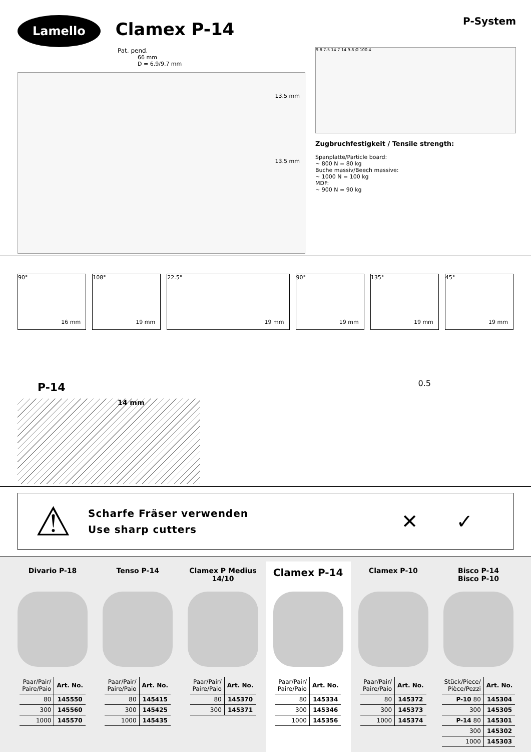Lamello
Clamex P-14
Pat. pend.
66 mm
D = 6.9/9.7 mm
13.5 mm
13.5 mm
P-System
9.8 7.5 14 7 14 9.8 Ø 100.4
Zugbruchfestigkeit / Tensile strength:
Spanplatte/Particle board:
~ 800 N = 80 kg
Buche massiv/Beech massive:
~ 1000 N = 100 kg
MDF:
~ 900 N = 90 kg
90°
16 mm
108°
19 mm
22.5°
19 mm
90°
19 mm
135°
19 mm
45°
19 mm
P-14
14 mm
0.5
⚠
Scharfe Fräser verwenden
Use sharp cutters
✕ ✓
Divario P-18
| Paar/Pair/ Paire/Paio | Art. No. |
| --- | --- |
| 80 | 145550 |
| 300 | 145560 |
| 1000 | 145570 |
Tenso P-14
| Paar/Pair/ Paire/Paio | Art. No. |
| --- | --- |
| 80 | 145415 |
| 300 | 145425 |
| 1000 | 145435 |
Clamex P Medius 14/10
| Paar/Pair/ Paire/Paio | Art. No. |
| --- | --- |
| 80 | 145370 |
| 300 | 145371 |
Clamex P-14
| Paar/Pair/ Paire/Paio | Art. No. |
| --- | --- |
| 80 | 145334 |
| 300 | 145346 |
| 1000 | 145356 |
Clamex P-10
| Paar/Pair/ Paire/Paio | Art. No. |
| --- | --- |
| 80 | 145372 |
| 300 | 145373 |
| 1000 | 145374 |
Bisco P-14
Bisco P-10
| Stück/Piece/ Pièce/Pezzi | Art. No. |
| --- | --- |
| P-10 80 | 145304 |
| 300 | 145305 |
| P-14 80 | 145301 |
| 300 | 145302 |
| 1000 | 145303 |